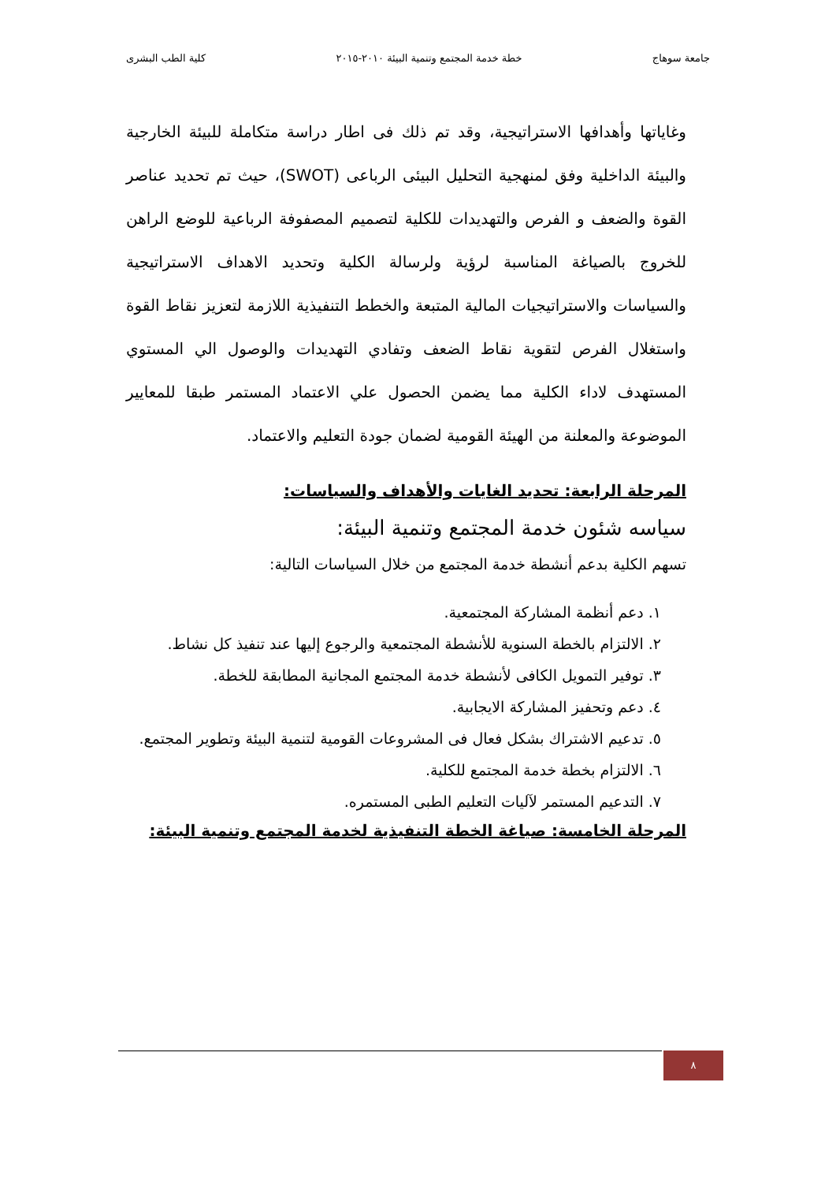جامعة سوهاج خطة خدمة المجتمع وتنمية البيئة ٢٠١٠-٢٠١٥ كلية الطب البشرى
وغاياتها وأهدافها الاستراتيجية، وقد تم ذلك فى اطار دراسة متكاملة للبيئة الخارجية والبيئة الداخلية وفق لمنهجية التحليل البيئى الرباعى (SWOT)، حيث تم تحديد عناصر القوة والضعف و الفرص والتهديدات للكلية لتصميم المصفوفة الرباعية للوضع الراهن للخروج بالصياغة المناسبة لرؤية ولرسالة الكلية وتحديد الاهداف الاستراتيجية والسياسات والاستراتيجيات المالية المتبعة والخطط التنفيذية اللازمة لتعزيز نقاط القوة واستغلال الفرص لتقوية نقاط الضعف وتفادي التهديدات والوصول الي المستوي المستهدف لاداء الكلية مما يضمن الحصول علي الاعتماد المستمر طبقا للمعايير الموضوعة والمعلنة من الهيئة القومية لضمان جودة التعليم والاعتماد.
المرحلة الرابعة: تحديد الغايات والأهداف والسياسات:
سياسه شئون خدمة المجتمع وتنمية البيئة:
تسهم الكلية بدعم أنشطة خدمة المجتمع من خلال السياسات التالية:
١. دعم أنظمة المشاركة المجتمعية.
٢. الالتزام بالخطة السنوية للأنشطة المجتمعية والرجوع إليها عند تنفيذ كل نشاط.
٣. توفير التمويل الكافى لأنشطة خدمة المجتمع المجانية المطابقة للخطة.
٤. دعم وتحفيز المشاركة الايجابية.
٥. تدعيم الاشتراك بشكل فعال فى المشروعات القومية لتنمية البيئة وتطوير المجتمع.
٦. الالتزام بخطة خدمة المجتمع للكلية.
٧. التدعيم المستمر لآليات التعليم الطبى المستمره.
المرحلة الخامسة: صياغة الخطة التنفيذية لخدمة المجتمع وتنمية البيئة:
٨